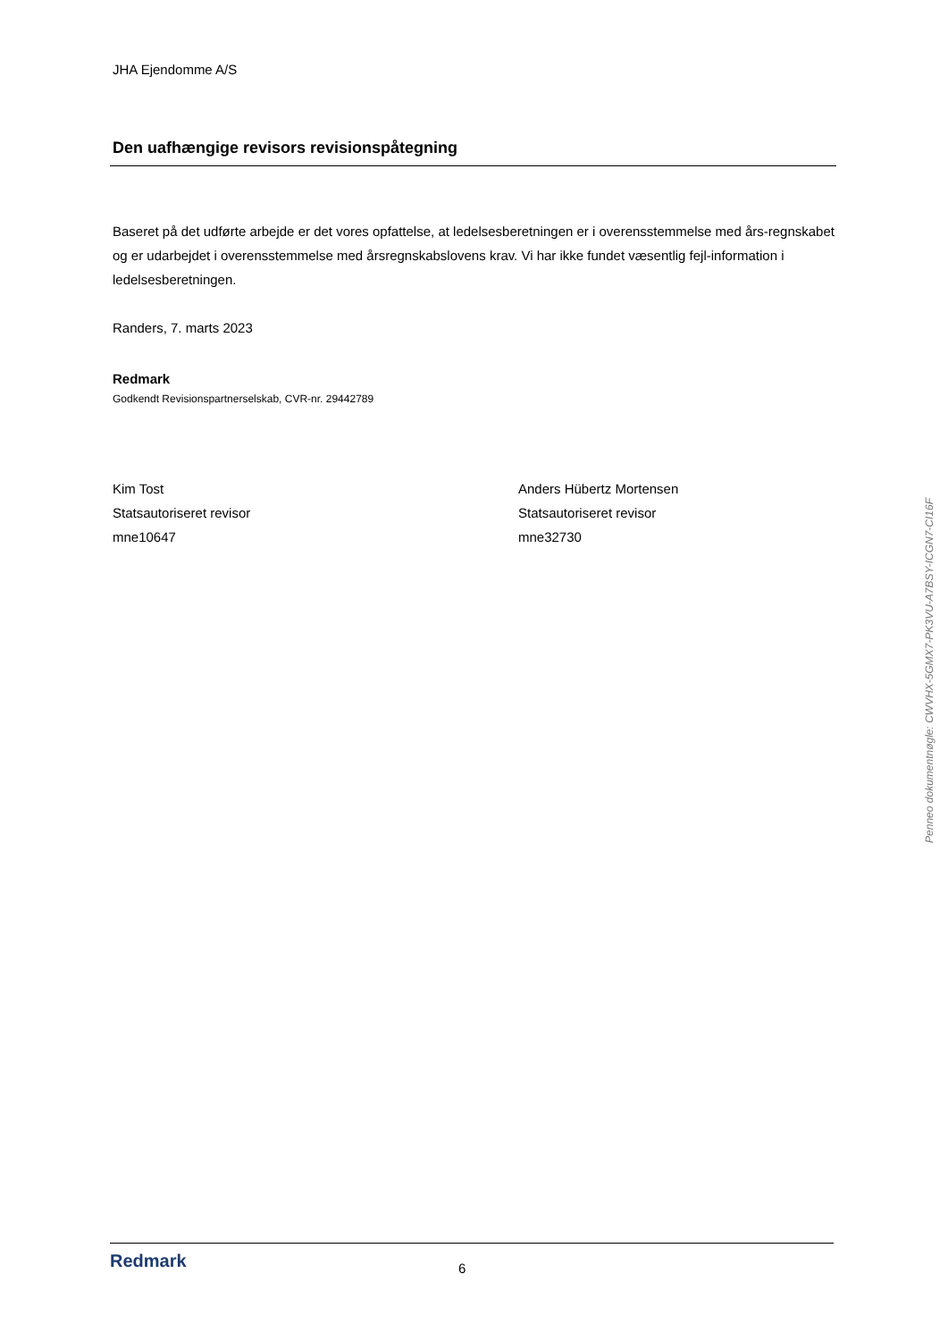JHA Ejendomme A/S
Den uafhængige revisors revisionspåtegning
Baseret på det udførte arbejde er det vores opfattelse, at ledelsesberetningen er i overensstemmelse med års-regnskabet og er udarbejdet i overensstemmelse med årsregnskabslovens krav. Vi har ikke fundet væsentlig fejl-information i ledelsesberetningen.
Randers, 7. marts 2023
Redmark
Godkendt Revisionspartnerselskab, CVR-nr. 29442789
Kim Tost
Statsautoriseret revisor
mne10647
Anders Hübertz Mortensen
Statsautoriseret revisor
mne32730
Redmark
6
Penneo dokumentnøgle: CWVHX-5GMX7-PK3VU-A7BSY-ICGN7-CI16F